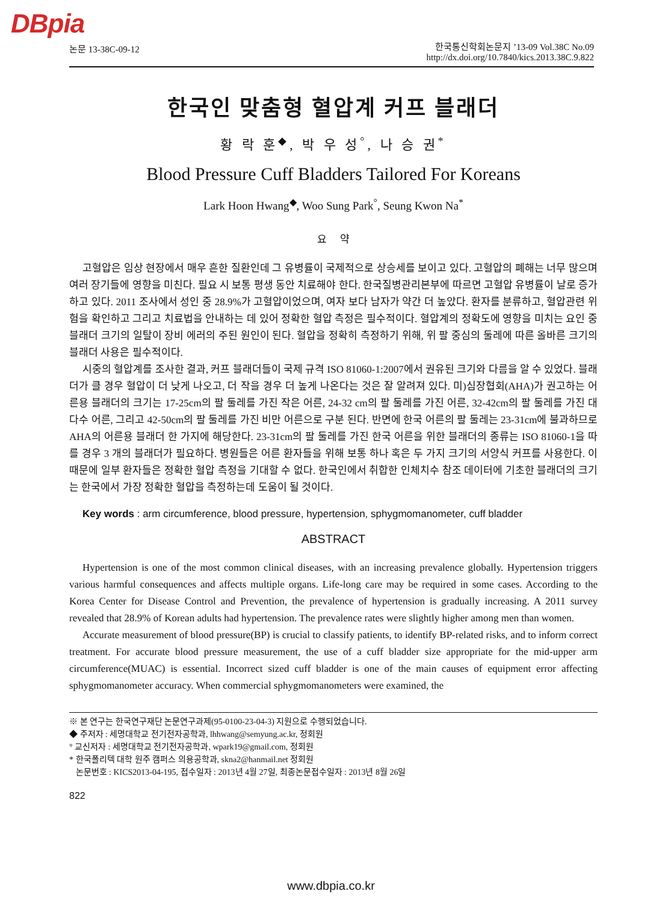DBpia
논문 13-38C-09-12
한국통신학회논문지 ’13-09 Vol.38C No.09
http://dx.doi.org/10.7840/kics.2013.38C.9.822
한국인 맞춤형 혈압계 커프 블래더
황 락 훈<sup>◆</sup>, 박 우 성<sup>°</sup>, 나 승 권<sup>*</sup>
Blood Pressure Cuff Bladders Tailored For Koreans
Lark Hoon Hwang<sup>◆</sup>, Woo Sung Park<sup>°</sup>, Seung Kwon Na<sup>*</sup>
요 약
고혈압은 임상 현장에서 매우 흔한 질환인데 그 유병률이 국제적으로 상승세를 보이고 있다. 고혈압의 폐해는 너무 많으며 여러 장기들에 영향을 미친다. 필요 시 보통 평생 동안 치료해야 한다. 한국질병관리본부에 따르면 고혈압 유병률이 날로 증가하고 있다. 2011 조사에서 성인 중 28.9%가 고혈압이었으며, 여자 보다 남자가 약간 더 높았다. 환자를 분류하고, 혈압관련 위험을 확인하고 그리고 치료법을 안내하는 데 있어 정확한 혈압 측정은 필수적이다. 혈압계의 정확도에 영향을 미치는 요인 중 블래더 크기의 일탈이 장비 에러의 주된 원인이 된다. 혈압을 정확히 측정하기 위해, 위 팔 중심의 둘레에 따른 올바른 크기의 블래더 사용은 필수적이다.
시중의 혈압계를 조사한 결과, 커프 블래더들이 국제 규격 ISO 81060-1:2007에서 권유된 크기와 다름을 알 수 있었다. 블래더가 클 경우 혈압이 더 낮게 나오고, 더 작을 경우 더 높게 나온다는 것은 잘 알려져 있다. 미)심장협회(AHA)가 권고하는 어른용 블래더의 크기는 17-25cm의 팔 둘레를 가진 작은 어른, 24-32 cm의 팔 둘레를 가진 어른, 32-42cm의 팔 둘레를 가진 대다수 어른, 그리고 42-50cm의 팔 둘레를 가진 비만 어른으로 구분 된다. 반면에 한국 어른의 팔 둘레는 23-31cm에 불과하므로 AHA의 어른용 블래더 한 가지에 해당한다. 23-31cm의 팔 둘레를 가진 한국 어른을 위한 블래더의 종류는 ISO 81060-1을 따를 경우 3 개의 블래더가 필요하다. 병원들은 어른 환자들을 위해 보통 하나 혹은 두 가지 크기의 서양식 커프를 사용한다. 이 때문에 일부 환자들은 정확한 혈압 측정을 기대할 수 없다. 한국인에서 취합한 인체치수 참조 데이터에 기초한 블래더의 크기는 한국에서 가장 정확한 혈압을 측정하는데 도움이 될 것이다.
Key words : arm circumference, blood pressure, hypertension, sphygmomanometer, cuff bladder
ABSTRACT
Hypertension is one of the most common clinical diseases, with an increasing prevalence globally. Hypertension triggers various harmful consequences and affects multiple organs. Life-long care may be required in some cases. According to the Korea Center for Disease Control and Prevention, the prevalence of hypertension is gradually increasing. A 2011 survey revealed that 28.9% of Korean adults had hypertension. The prevalence rates were slightly higher among men than women.
Accurate measurement of blood pressure(BP) is crucial to classify patients, to identify BP-related risks, and to inform correct treatment. For accurate blood pressure measurement, the use of a cuff bladder size appropriate for the mid-upper arm circumference(MUAC) is essential. Incorrect sized cuff bladder is one of the main causes of equipment error affecting sphygmomanometer accuracy. When commercial sphygmomanometers were examined, the
※ 본 연구는 한국연구재단 논문연구과제(95-0100-23-04-3) 지원으로 수행되었습니다.
◆ 주저자 : 세명대학교 전기전자공학과, lhhwang@semyung.ac.kr, 정회원
° 교신저자 : 세명대학교 전기전자공학과, wpark19@gmail.com, 정회원
* 한국폴리텍 대학 원주 캠퍼스 의용공학과, skna2@hanmail.net 정회원
논문번호 : KICS2013-04-195, 접수일자 : 2013년 4월 27일, 최종논문접수일자 : 2013년 8월 26일
822
www.dbpia.co.kr